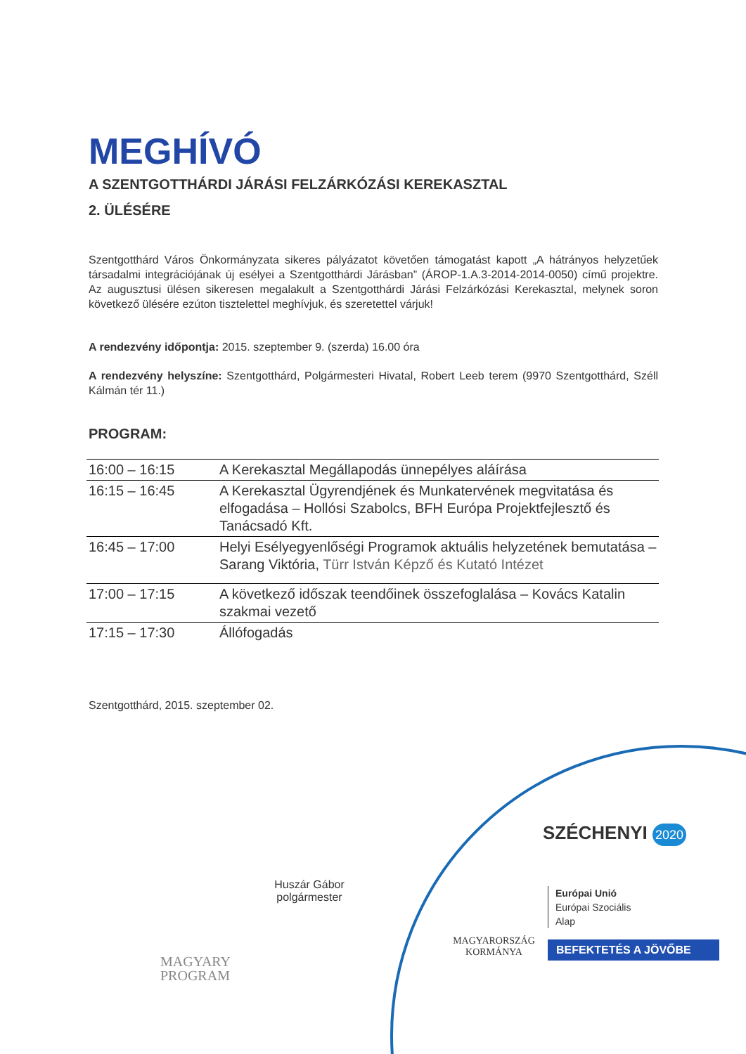MEGHÍVÓ
A SZENTGOTTHÁRDI JÁRÁSI FELZÁRKÓZÁSI KEREKASZTAL
2. ÜLÉSÉRE
Szentgotthárd Város Önkormányzata sikeres pályázatot követően támogatást kapott „A hátrányos helyzetűek társadalmi integrációjának új esélyei a Szentgotthárdi Járásban” (ÁROP-1.A.3-2014-2014-0050) című projektre. Az augusztusi ülésen sikeresen megalakult a Szentgotthárdi Járási Felzárkózási Kerekasztal, melynek soron következő ülésére ezúton tisztelettel meghívjuk, és szeretettel várjuk!
A rendezvény időpontja: 2015. szeptember 9. (szerda) 16.00 óra
A rendezvény helyszíne: Szentgotthárd, Polgármesteri Hivatal, Robert Leeb terem (9970 Szentgotthárd, Széll Kálmán tér 11.)
PROGRAM:
| 16:00 – 16:15 | A Kerekasztal Megállapodás ünnepélyes aláírása |
| 16:15 – 16:45 | A Kerekasztal Ügyrendjének és Munkatervének megvitatása és elfogadása – Hollósi Szabolcs, BFH Európa Projektfejlesztő és Tanácsadó Kft. |
| 16:45 – 17:00 | Helyi Esélyegyenlőségi Programok aktuális helyzetének bemutatása – Sarang Viktória, Türr István Képző és Kutató Intézet |
| 17:00 – 17:15 | A következő időszak teendőinek összefoglalása – Kovács Katalin szakmai vezető |
| 17:15 – 17:30 | Állófogadás |
Szentgotthárd, 2015. szeptember 02.
Huszár Gábor
polgármester
MAGYARY
PROGRAM
SZÉCHENYI 2020
MAGYARORSZÁG
KORMÁNYA
Európai Unió
Európai Szociális
Alap
BEFEKTETÉS A JÖVŐBE